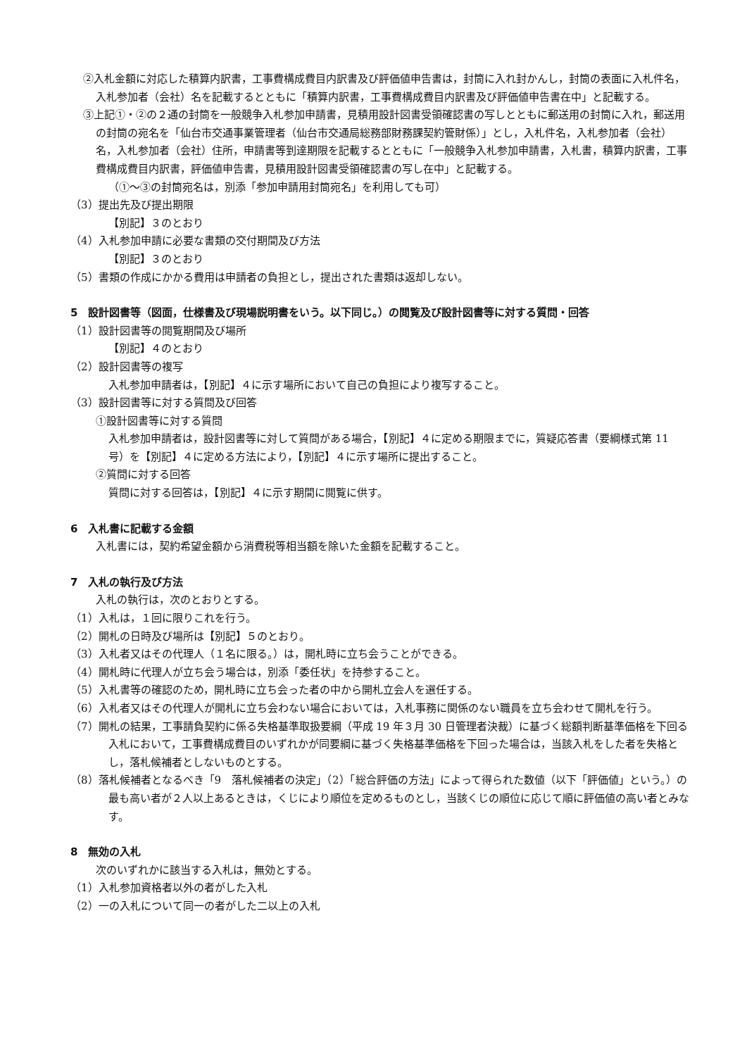②入札金額に対応した積算内訳書，工事費構成費目内訳書及び評価値申告書は，封筒に入れ封かんし，封筒の表面に入札件名，入札参加者（会社）名を記載するとともに「積算内訳書，工事費構成費目内訳書及び評価値申告書在中」と記載する。
③上記①・②の２通の封筒を一般競争入札参加申請書，見積用設計図書受領確認書の写しとともに郵送用の封筒に入れ，郵送用の封筒の宛名を「仙台市交通事業管理者（仙台市交通局総務部財務課契約管財係）」とし，入札件名，入札参加者（会社）名，入札参加者（会社）住所，申請書等到達期限を記載するとともに「一般競争入札参加申請書，入札書，積算内訳書，工事費構成費目内訳書，評価値申告書，見積用設計図書受領確認書の写し在中」と記載する。
（①～③の封筒宛名は，別添「参加申請用封筒宛名」を利用しても可）
（3）提出先及び提出期限
【別記】３のとおり
（4）入札参加申請に必要な書類の交付期間及び方法
【別記】３のとおり
（5）書類の作成にかかる費用は申請者の負担とし，提出された書類は返却しない。
5　設計図書等（図面，仕様書及び現場説明書をいう。以下同じ。）の閲覧及び設計図書等に対する質問・回答
（1）設計図書等の閲覧期間及び場所
【別記】４のとおり
（2）設計図書等の複写
入札参加申請者は，【別記】４に示す場所において自己の負担により複写すること。
（3）設計図書等に対する質問及び回答
①設計図書等に対する質問
入札参加申請者は，設計図書等に対して質問がある場合，【別記】４に定める期限までに，質疑応答書（要綱様式第 11 号）を【別記】４に定める方法により，【別記】４に示す場所に提出すること。
②質問に対する回答
質問に対する回答は，【別記】４に示す期間に閲覧に供す。
6　入札書に記載する金額
入札書には，契約希望金額から消費税等相当額を除いた金額を記載すること。
7　入札の執行及び方法
入札の執行は，次のとおりとする。
（1）入札は，１回に限りこれを行う。
（2）開札の日時及び場所は【別記】５のとおり。
（3）入札者又はその代理人（１名に限る。）は，開札時に立ち会うことができる。
（4）開札時に代理人が立ち会う場合は，別添「委任状」を持参すること。
（5）入札書等の確認のため，開札時に立ち会った者の中から開札立会人を選任する。
（6）入札者又はその代理人が開札に立ち会わない場合においては，入札事務に関係のない職員を立ち会わせて開札を行う。
（7）開札の結果，工事請負契約に係る失格基準取扱要綱（平成 19 年３月 30 日管理者決裁）に基づく総額判断基準価格を下回る入札において，工事費構成費目のいずれかが同要綱に基づく失格基準価格を下回った場合は，当該入札をした者を失格とし，落札候補者としないものとする。
（8）落札候補者となるべき「9　落札候補者の決定」（2）「総合評価の方法」によって得られた数値（以下「評価値」という。）の最も高い者が２人以上あるときは，くじにより順位を定めるものとし，当該くじの順位に応じて順に評価値の高い者とみなす。
8　無効の入札
次のいずれかに該当する入札は，無効とする。
（1）入札参加資格者以外の者がした入札
（2）一の入札について同一の者がした二以上の入札